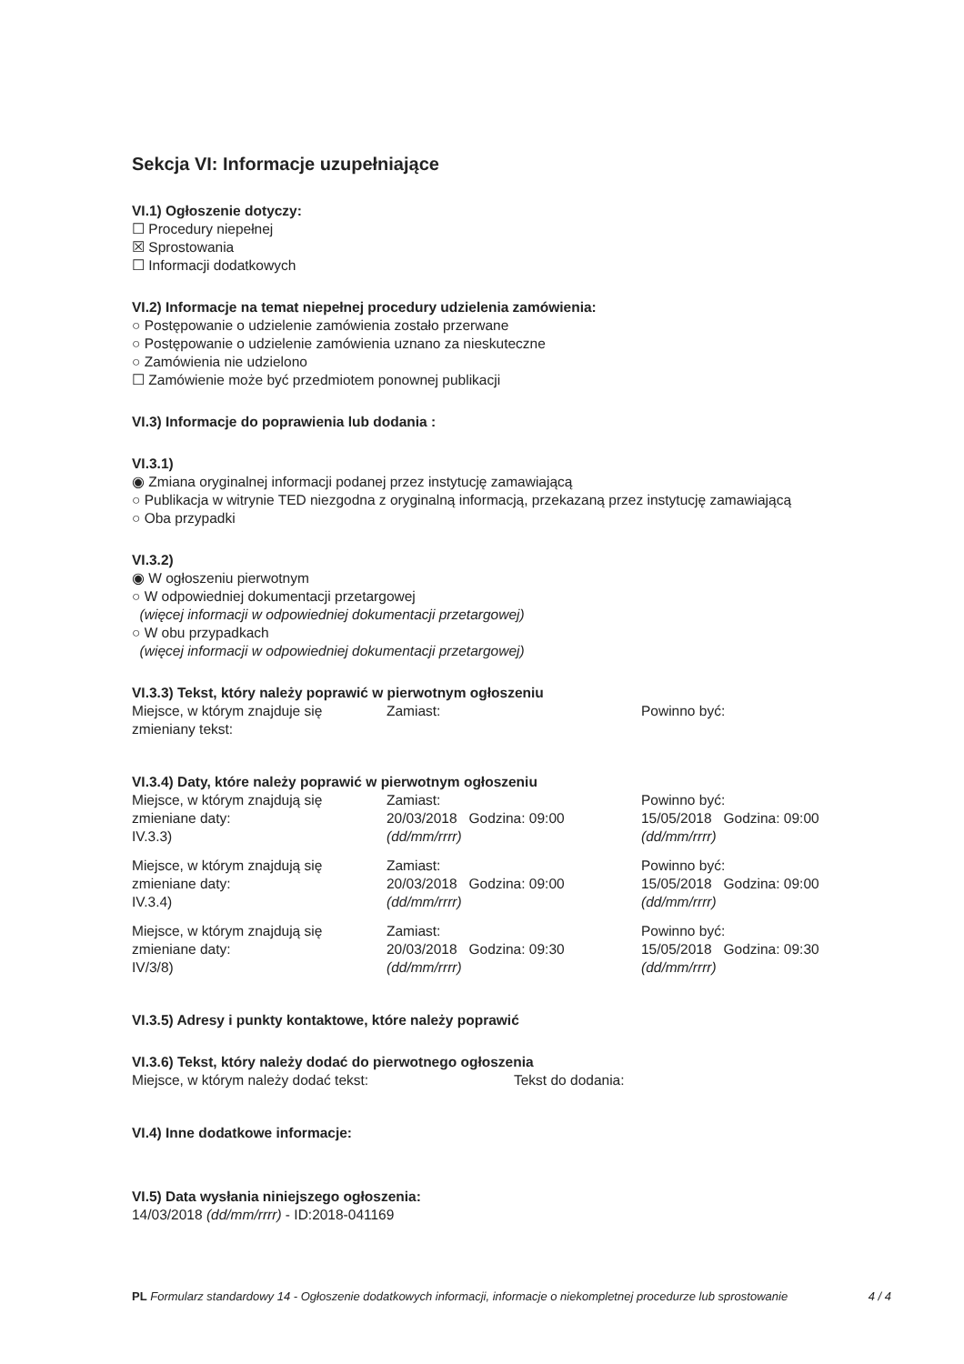Sekcja VI: Informacje uzupełniające
VI.1) Ogłoszenie dotyczy:
☐ Procedury niepełnej
☒ Sprostowania
☐ Informacji dodatkowych
VI.2) Informacje na temat niepełnej procedury udzielenia zamówienia:
○ Postępowanie o udzielenie zamówienia zostało przerwane
○ Postępowanie o udzielenie zamówienia uznano za nieskuteczne
○ Zamówienia nie udzielono
☐ Zamówienie może być przedmiotem ponownej publikacji
VI.3) Informacje do poprawienia lub dodania :
VI.3.1)
◉ Zmiana oryginalnej informacji podanej przez instytucję zamawiającą
○ Publikacja w witrynie TED niezgodna z oryginalną informacją, przekazaną przez instytucję zamawiającą
○ Oba przypadki
VI.3.2)
◉ W ogłoszeniu pierwotnym
○ W odpowiedniej dokumentacji przetargowej
(więcej informacji w odpowiedniej dokumentacji przetargowej)
○ W obu przypadkach
(więcej informacji w odpowiedniej dokumentacji przetargowej)
VI.3.3) Tekst, który należy poprawić w pierwotnym ogłoszeniu
| Miejsce, w którym znajduje się zmieniany tekst: | Zamiast: | Powinno być: |
VI.3.4) Daty, które należy poprawić w pierwotnym ogłoszeniu
| Miejsce, w którym znajdują się zmieniane daty: IV.3.3) | Zamiast: 20/03/2018 Godzina: 09:00 (dd/mm/rrrr) | Powinno być: 15/05/2018 Godzina: 09:00 (dd/mm/rrrr) |
| Miejsce, w którym znajdują się zmieniane daty: IV.3.4) | Zamiast: 20/03/2018 Godzina: 09:00 (dd/mm/rrrr) | Powinno być: 15/05/2018 Godzina: 09:00 (dd/mm/rrrr) |
| Miejsce, w którym znajdują się zmieniane daty: IV/3/8) | Zamiast: 20/03/2018 Godzina: 09:30 (dd/mm/rrrr) | Powinno być: 15/05/2018 Godzina: 09:30 (dd/mm/rrrr) |
VI.3.5) Adresy i punkty kontaktowe, które należy poprawić
VI.3.6) Tekst, który należy dodać do pierwotnego ogłoszenia
| Miejsce, w którym należy dodać tekst: | Tekst do dodania: |
VI.4) Inne dodatkowe informacje:
VI.5) Data wysłania niniejszego ogłoszenia:
14/03/2018 (dd/mm/rrrr) - ID:2018-041169
PL Formularz standardowy 14 - Ogłoszenie dodatkowych informacji, informacje o niekompletnej procedurze lub sprostowanie
4 / 4